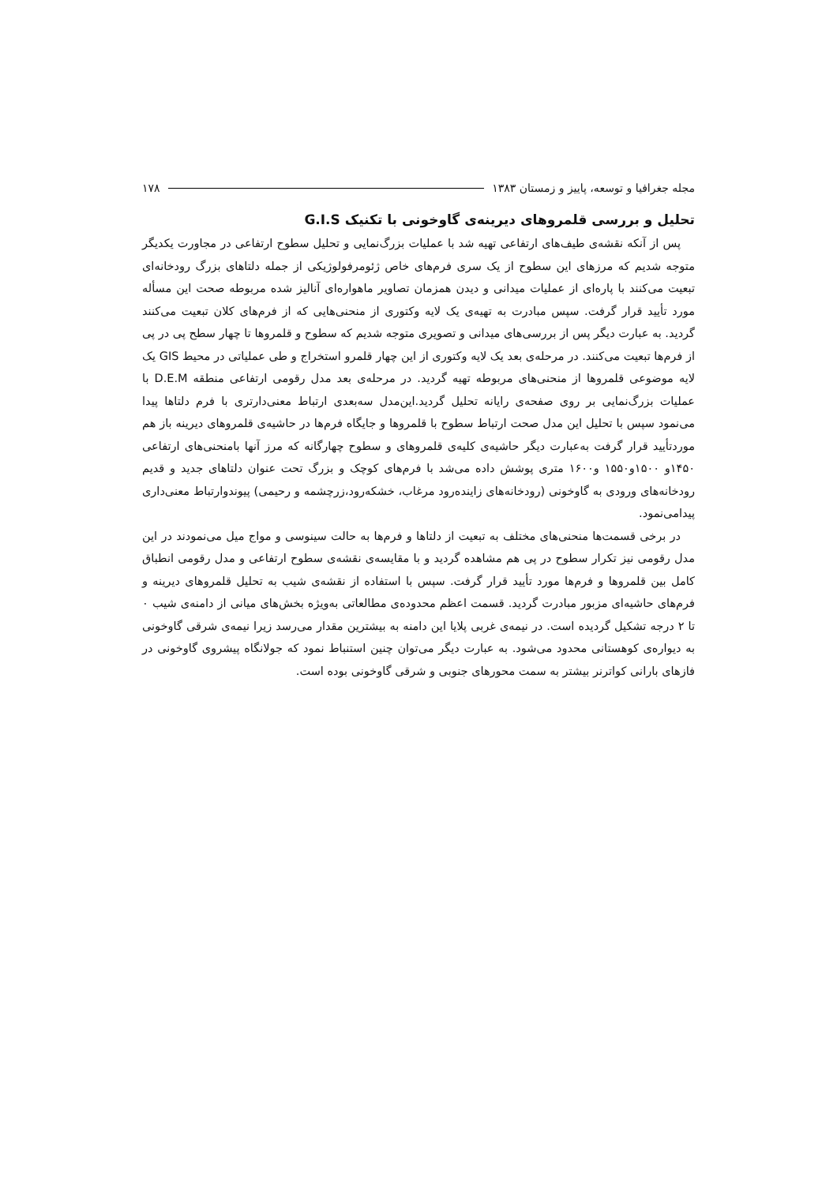مجله جغرافیا و توسعه، پاییز و زمستان ۱۳۸۳ ۱۷۸
تحلیل و بررسی قلمروهای دیرینه‌ی گاوخونی با تکنیک G.I.S
پس از آنکه نقشه‌ی طیف‌های ارتفاعی تهیه شد با عملیات بزرگ‌نمایی و تحلیل سطوح ارتفاعی در مجاورت یکدیگر متوجه شدیم که مرزهای این سطوح از یک سری فرم‌های خاص ژئومرفولوژیکی از جمله دلتاهای بزرگ رودخانه‌ای تبعیت می‌کنند با پاره‌ای از عملیات میدانی و دیدن همزمان تصاویر ماهواره‌ای آنالیز شده مربوطه صحت این مسأله مورد تأیید قرار گرفت. سپس مبادرت به تهیه‌ی یک لایه وکتوری از منحنی‌هایی که از فرم‌های کلان تبعیت می‌کنند گردید. به عبارت دیگر پس از بررسی‌های میدانی و تصویری متوجه شدیم که سطوح و قلمروها تا چهار سطح پی در پی از فرم‌ها تبعیت می‌کنند. در مرحله‌ی بعد یک لایه وکتوری از این چهار قلمرو استخراج و طی عملیاتی در محیط GIS یک لایه موضوعی قلمروها از منحنی‌های مربوطه تهیه گردید. در مرحله‌ی بعد مدل رقومی ارتفاعی منطقه D.E.M با عملیات بزرگ‌نمایی بر روی صفحه‌ی رایانه تحلیل گردید.این‌مدل سه‌بعدی ارتباط معنی‌دارتری با فرم دلتاها پیدا می‌نمود سپس با تحلیل این مدل صحت ارتباط سطوح با قلمروها و جایگاه فرم‌ها در حاشیه‌ی قلمروهای دیرینه باز هم موردتأیید قرار گرفت به‌عبارت دیگر حاشیه‌ی کلیه‌ی قلمروهای و سطوح چهارگانه که مرز آنها بامنحنی‌های ارتفاعی ۱۴۵۰و ۱۵۰۰و۱۵۵۰ و۱۶۰۰ متری پوشش داده می‌شد با فرم‌های کوچک و بزرگ تحت عنوان دلتاهای جدید و قدیم رودخانه‌های ورودی به گاوخونی (رودخانه‌های زاینده‌رود مرغاب، خشکه‌رود،زرچشمه و رحیمی) پیوندوارتباط معنی‌داری پیدامی‌نمود.
در برخی قسمت‌ها منحنی‌های مختلف به تبعیت از دلتاها و فرم‌ها به حالت سینوسی و مواج میل می‌نمودند در این مدل رقومی نیز تکرار سطوح در پی هم مشاهده گردید و با مقایسه‌ی نقشه‌ی سطوح ارتفاعی و مدل رقومی انطباق کامل بین قلمروها و فرم‌ها مورد تأیید قرار گرفت. سپس با استفاده از نقشه‌ی شیب به تحلیل قلمروهای دیرینه و فرم‌های حاشیه‌ای مزبور مبادرت گردید. قسمت اعظم محدوده‌ی مطالعاتی به‌ویژه بخش‌های میانی از دامنه‌ی شیب ۰ تا ۲ درجه تشکیل گردیده است. در نیمه‌ی غربی پلایا این دامنه به بیشترین مقدار می‌رسد زیرا نیمه‌ی شرقی گاوخونی به دیواره‌ی کوهستانی محدود می‌شود. به عبارت دیگر می‌توان چنین استنباط نمود که جولانگاه پیشروی گاوخونی در فازهای بارانی کواترنر بیشتر به سمت محورهای جنوبی و شرقی گاوخونی بوده است.